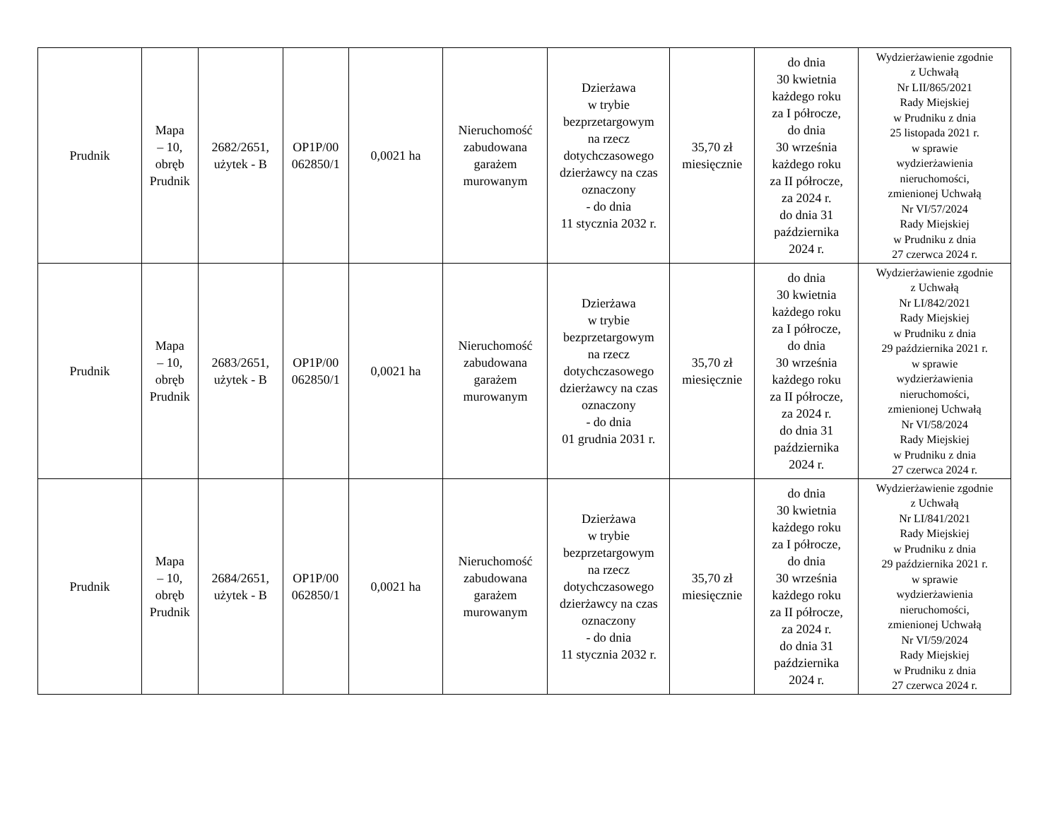| Prudnik | Mapa – 10, obręb Prudnik | 2682/2651, użytek - B | OP1P/00 062850/1 | 0,0021 ha | Nieruchomość zabudowana garażem murowanym | Dzierżawa w trybie bezprzetargowym na rzecz dotychczasowego dzierżawcy na czas oznaczony - do dnia 11 stycznia 2032 r. | 35,70 zł miesięcznie | do dnia 30 kwietnia każdego roku za I półrocze, do dnia 30 września każdego roku za II półrocze, za 2024 r. do dnia 31 października 2024 r. | Wydzierżawienie zgodnie z Uchwałą Nr LII/865/2021 Rady Miejskiej w Prudniku z dnia 25 listopada 2021 r. w sprawie wydzierżawienia nieruchomości, zmienionej Uchwałą Nr VI/57/2024 Rady Miejskiej w Prudniku z dnia 27 czerwca 2024 r. |
| Prudnik | Mapa – 10, obręb Prudnik | 2683/2651, użytek - B | OP1P/00 062850/1 | 0,0021 ha | Nieruchomość zabudowana garażem murowanym | Dzierżawa w trybie bezprzetargowym na rzecz dotychczasowego dzierżawcy na czas oznaczony - do dnia 01 grudnia 2031 r. | 35,70 zł miesięcznie | do dnia 30 kwietnia każdego roku za I półrocze, do dnia 30 września każdego roku za II półrocze, za 2024 r. do dnia 31 października 2024 r. | Wydzierżawienie zgodnie z Uchwałą Nr LI/842/2021 Rady Miejskiej w Prudniku z dnia 29 października 2021 r. w sprawie wydzierżawienia nieruchomości, zmienionej Uchwałą Nr VI/58/2024 Rady Miejskiej w Prudniku z dnia 27 czerwca 2024 r. |
| Prudnik | Mapa – 10, obręb Prudnik | 2684/2651, użytek - B | OP1P/00 062850/1 | 0,0021 ha | Nieruchomość zabudowana garażem murowanym | Dzierżawa w trybie bezprzetargowym na rzecz dotychczasowego dzierżawcy na czas oznaczony - do dnia 11 stycznia 2032 r. | 35,70 zł miesięcznie | do dnia 30 kwietnia każdego roku za I półrocze, do dnia 30 września każdego roku za II półrocze, za 2024 r. do dnia 31 października 2024 r. | Wydzierżawienie zgodnie z Uchwałą Nr LI/841/2021 Rady Miejskiej w Prudniku z dnia 29 października 2021 r. w sprawie wydzierżawienia nieruchomości, zmienionej Uchwałą Nr VI/59/2024 Rady Miejskiej w Prudniku z dnia 27 czerwca 2024 r. |